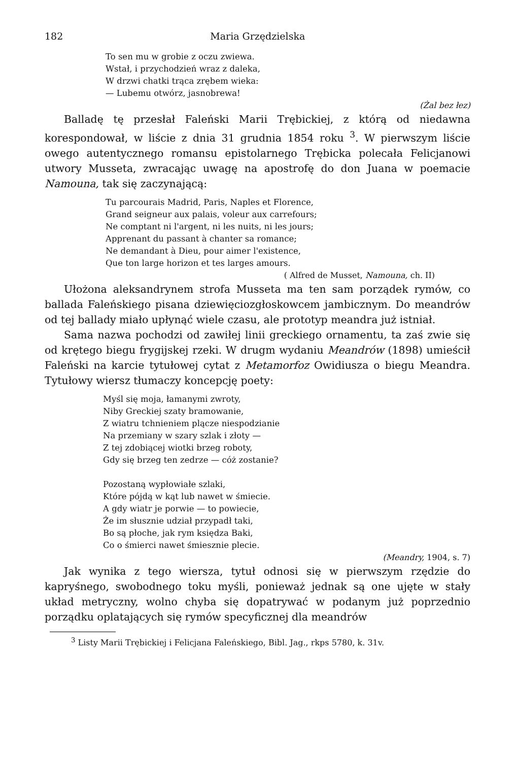182 Maria Grzędzielska
To sen mu w grobie z oczu zwiewa.
Wstał, i przychodzień wraz z daleka,
W drzwi chatki trąca zrębem wieka:
— Lubemu otwórz, jasnobrewa!
(Żal bez łez)
Balladę tę przesłał Faleński Marii Trębickiej, z którą od niedawna korespondował, w liście z dnia 31 grudnia 1854 roku <sup>3</sup>. W pierwszym liście owego autentycznego romansu epistolarnego Trębicka polecała Felicjanowi utwory Musseta, zwracając uwagę na apostrofę do don Juana w poemacie Namouna, tak się zaczynającą:
Tu parcourais Madrid, Paris, Naples et Florence,
Grand seigneur aux palais, voleur aux carrefours;
Ne comptant ni l'argent, ni les nuits, ni les jours;
Apprenant du passant à chanter sa romance;
Ne demandant à Dieu, pour aimer l'existence,
Que ton large horizon et tes larges amours.
( Alfred de Musset, Namouna, ch. II)
Ułożona aleksandrynem strofa Musseta ma ten sam porządek rymów, co ballada Faleńskiego pisana dziewięciozgłoskowcem jambicznym. Do meandrów od tej ballady miało upłynąć wiele czasu, ale prototyp meandra już istniał.
Sama nazwa pochodzi od zawiłej linii greckiego ornamentu, ta zaś zwie się od krętego biegu frygijskej rzeki. W drugm wydaniu Meandrów (1898) umieścił Faleński na karcie tytułowej cytat z Metamorfoz Owidiusza o biegu Meandra. Tytułowy wiersz tłumaczy koncepcję poety:
Myśl się moja, łamanymi zwroty,
Niby Greckiej szaty bramowanie,
Z wiatru tchnieniem plącze niespodzianie
Na przemiany w szary szlak i złoty —
Z tej zdobiącej wiotki brzeg roboty,
Gdy się brzeg ten zedrze — cóż zostanie?
Pozostaną wypłowiałe szlaki,
Które pójdą w kąt lub nawet w śmiecie.
A gdy wiatr je porwie — to powiecie,
Że im słusznie udział przypadł taki,
Bo są płoche, jak rym księdza Baki,
Co o śmierci nawet śmiesznie plecie.
(Meandry, 1904, s. 7)
Jak wynika z tego wiersza, tytuł odnosi się w pierwszym rzędzie do kapryśnego, swobodnego toku myśli, ponieważ jednak są one ujęte w stały układ metryczny, wolno chyba się dopatrywać w podanym już poprzednio porządku oplatających się rymów specyficznej dla meandrów
<sup>3</sup> Listy Marii Trębickiej i Felicjana Faleńskiego, Bibl. Jag., rkps 5780, k. 31v.